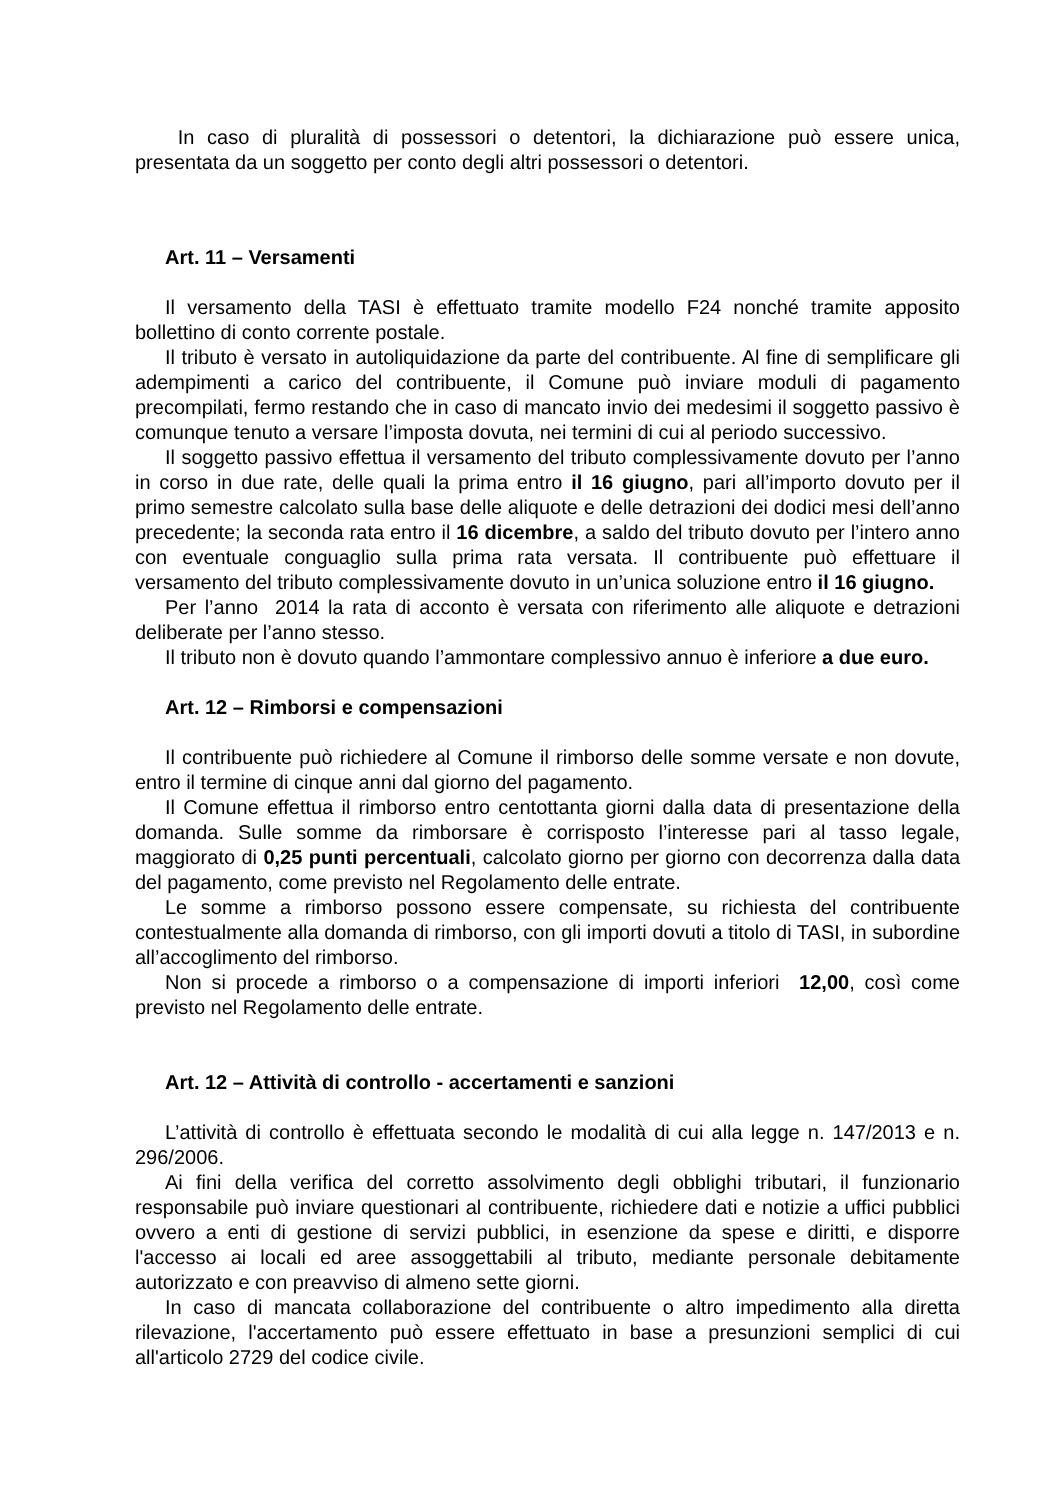In caso di pluralità di possessori o detentori, la dichiarazione può essere unica, presentata da un soggetto per conto degli altri possessori o detentori.
Art. 11 – Versamenti
Il versamento della TASI è effettuato tramite modello F24 nonché tramite apposito bollettino di conto corrente postale.
Il tributo è versato in autoliquidazione da parte del contribuente. Al fine di semplificare gli adempimenti a carico del contribuente, il Comune può inviare moduli di pagamento precompilati, fermo restando che in caso di mancato invio dei medesimi il soggetto passivo è comunque tenuto a versare l’imposta dovuta, nei termini di cui al periodo successivo.
Il soggetto passivo effettua il versamento del tributo complessivamente dovuto per l’anno in corso in due rate, delle quali la prima entro il 16 giugno, pari all’importo dovuto per il primo semestre calcolato sulla base delle aliquote e delle detrazioni dei dodici mesi dell’anno precedente; la seconda rata entro il 16 dicembre, a saldo del tributo dovuto per l’intero anno con eventuale conguaglio sulla prima rata versata. Il contribuente può effettuare il versamento del tributo complessivamente dovuto in un’unica soluzione entro il 16 giugno.
Per l’anno 2014 la rata di acconto è versata con riferimento alle aliquote e detrazioni deliberate per l’anno stesso.
Il tributo non è dovuto quando l’ammontare complessivo annuo è inferiore a due euro.
Art. 12 – Rimborsi e compensazioni
Il contribuente può richiedere al Comune il rimborso delle somme versate e non dovute, entro il termine di cinque anni dal giorno del pagamento.
Il Comune effettua il rimborso entro centottanta giorni dalla data di presentazione della domanda. Sulle somme da rimborsare è corrisposto l’interesse pari al tasso legale, maggiorato di 0,25 punti percentuali, calcolato giorno per giorno con decorrenza dalla data del pagamento, come previsto nel Regolamento delle entrate.
Le somme a rimborso possono essere compensate, su richiesta del contribuente contestualmente alla domanda di rimborso, con gli importi dovuti a titolo di TASI, in subordine all’accoglimento del rimborso.
Non si procede a rimborso o a compensazione di importi inferiori 12,00, così come previsto nel Regolamento delle entrate.
Art. 12 – Attività di controllo - accertamenti e sanzioni
L’attività di controllo è effettuata secondo le modalità di cui alla legge n. 147/2013 e n. 296/2006.
Ai fini della verifica del corretto assolvimento degli obblighi tributari, il funzionario responsabile può inviare questionari al contribuente, richiedere dati e notizie a uffici pubblici ovvero a enti di gestione di servizi pubblici, in esenzione da spese e diritti, e disporre l'accesso ai locali ed aree assoggettabili al tributo, mediante personale debitamente autorizzato e con preavviso di almeno sette giorni.
In caso di mancata collaborazione del contribuente o altro impedimento alla diretta rilevazione, l'accertamento può essere effettuato in base a presunzioni semplici di cui all'articolo 2729 del codice civile.